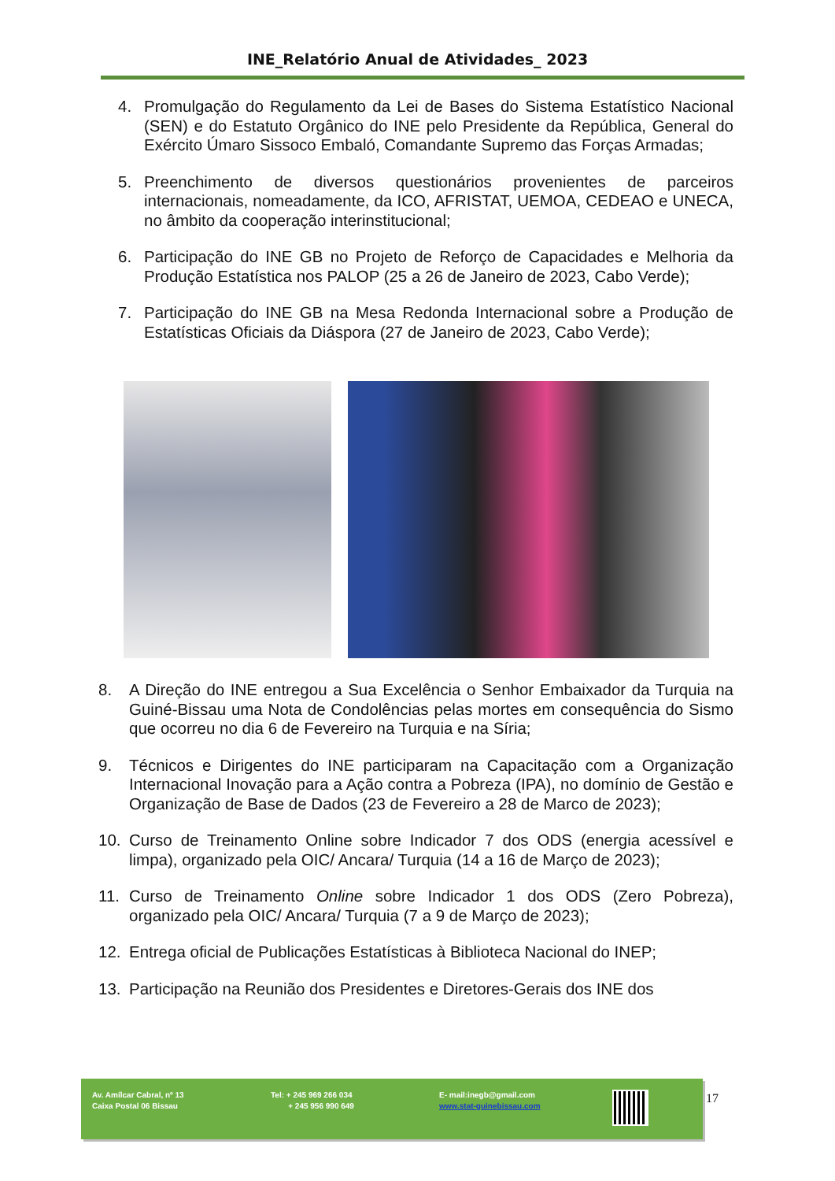INE_Relatório Anual de Atividades_ 2023
4. Promulgação do Regulamento da Lei de Bases do Sistema Estatístico Nacional (SEN) e do Estatuto Orgânico do INE pelo Presidente da República, General do Exército Úmaro Sissoco Embaló, Comandante Supremo das Forças Armadas;
5. Preenchimento de diversos questionários provenientes de parceiros internacionais, nomeadamente, da ICO, AFRISTAT, UEMOA, CEDEAO e UNECA, no âmbito da cooperação interinstitucional;
6. Participação do INE GB no Projeto de Reforço de Capacidades e Melhoria da Produção Estatística nos PALOP (25 a 26 de Janeiro de 2023, Cabo Verde);
7. Participação do INE GB na Mesa Redonda Internacional sobre a Produção de Estatísticas Oficiais da Diáspora (27 de Janeiro de 2023, Cabo Verde);
8. A Direção do INE entregou a Sua Excelência o Senhor Embaixador da Turquia na Guiné-Bissau uma Nota de Condolências pelas mortes em consequência do Sismo que ocorreu no dia 6 de Fevereiro na Turquia e na Síria;
9. Técnicos e Dirigentes do INE participaram na Capacitação com a Organização Internacional Inovação para a Ação contra a Pobreza (IPA), no domínio de Gestão e Organização de Base de Dados (23 de Fevereiro a 28 de Marco de 2023);
10. Curso de Treinamento Online sobre Indicador 7 dos ODS (energia acessível e limpa), organizado pela OIC/ Ancara/ Turquia (14 a 16 de Março de 2023);
11. Curso de Treinamento Online sobre Indicador 1 dos ODS (Zero Pobreza), organizado pela OIC/ Ancara/ Turquia (7 a 9 de Março de 2023);
12. Entrega oficial de Publicações Estatísticas à Biblioteca Nacional do INEP;
13. Participação na Reunião dos Presidentes e Diretores-Gerais dos INE dos
Av. Amílcar Cabral, nº 13
Caixa Postal 06 Bissau
Tel: + 245 969 266 034
+ 245 956 990 649
E- mail:inegb@gmail.com
www.stat-guinebissau.com
17